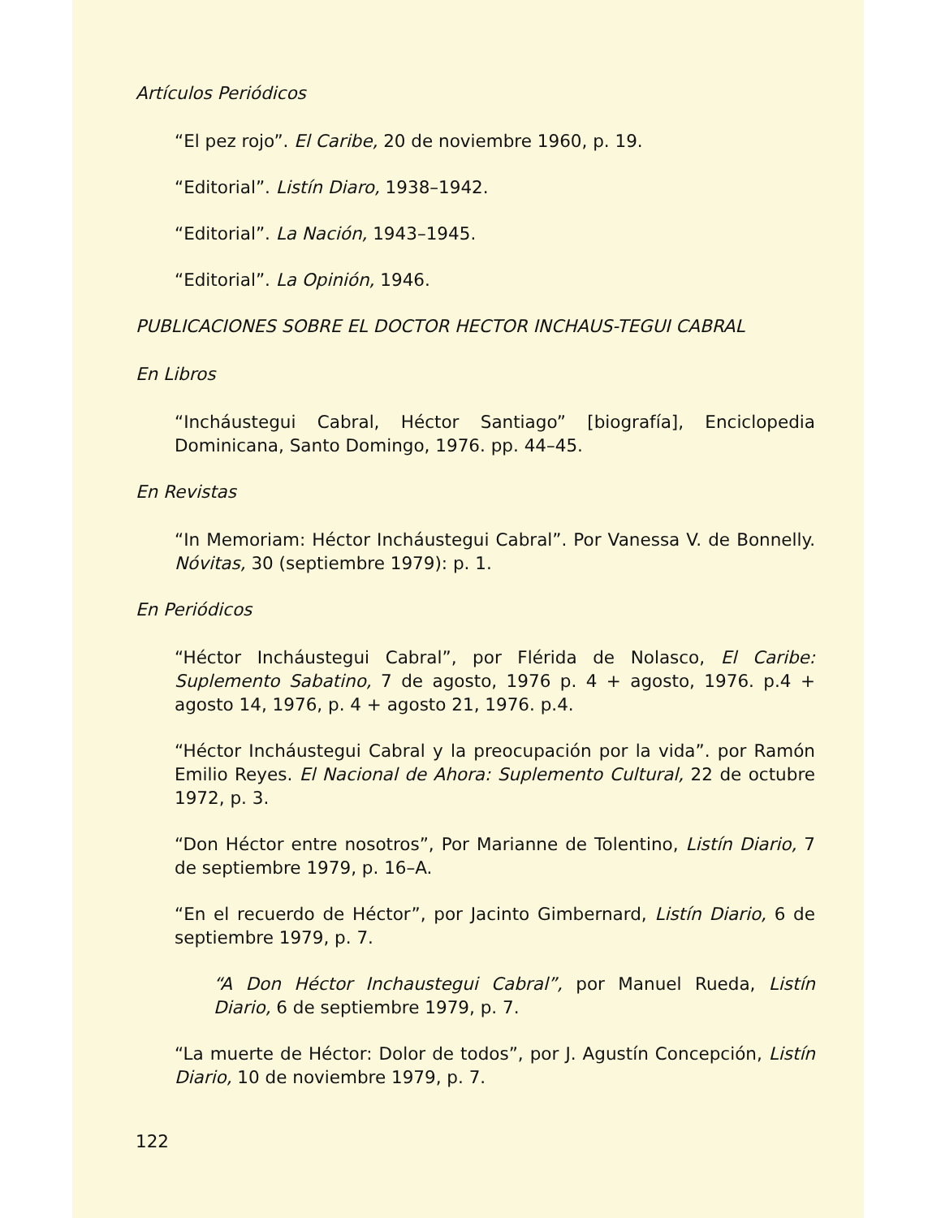Artículos Periódicos
“El pez rojo”. El Caribe, 20 de noviembre 1960, p. 19.
“Editorial”. Listín Diaro, 1938–1942.
“Editorial”. La Nación, 1943–1945.
“Editorial”. La Opinión, 1946.
PUBLICACIONES SOBRE EL DOCTOR HECTOR INCHAUS-TEGUI CABRAL
En Libros
“Incháustegui Cabral, Héctor Santiago” [biografía], Enciclopedia Dominicana, Santo Domingo, 1976. pp. 44–45.
En Revistas
“In Memoriam: Héctor Incháustegui Cabral”. Por Vanessa V. de Bonnelly. Nóvitas, 30 (septiembre 1979): p. 1.
En Periódicos
“Héctor Incháustegui Cabral”, por Flérida de Nolasco, El Caribe: Suplemento Sabatino, 7 de agosto, 1976 p. 4 + agosto, 1976. p.4 + agosto 14, 1976, p. 4 + agosto 21, 1976. p.4.
“Héctor Incháustegui Cabral y la preocupación por la vida”. por Ramón Emilio Reyes. El Nacional de Ahora: Suplemento Cultural, 22 de octubre 1972, p. 3.
“Don Héctor entre nosotros”, Por Marianne de Tolentino, Listín Diario, 7 de septiembre 1979, p. 16–A.
“En el recuerdo de Héctor”, por Jacinto Gimbernard, Listín Diario, 6 de septiembre 1979, p. 7.
“A Don Héctor Inchaustegui Cabral”, por Manuel Rueda, Listín Diario, 6 de septiembre 1979, p. 7.
“La muerte de Héctor: Dolor de todos”, por J. Agustín Concepción, Listín Diario, 10 de noviembre 1979, p. 7.
122